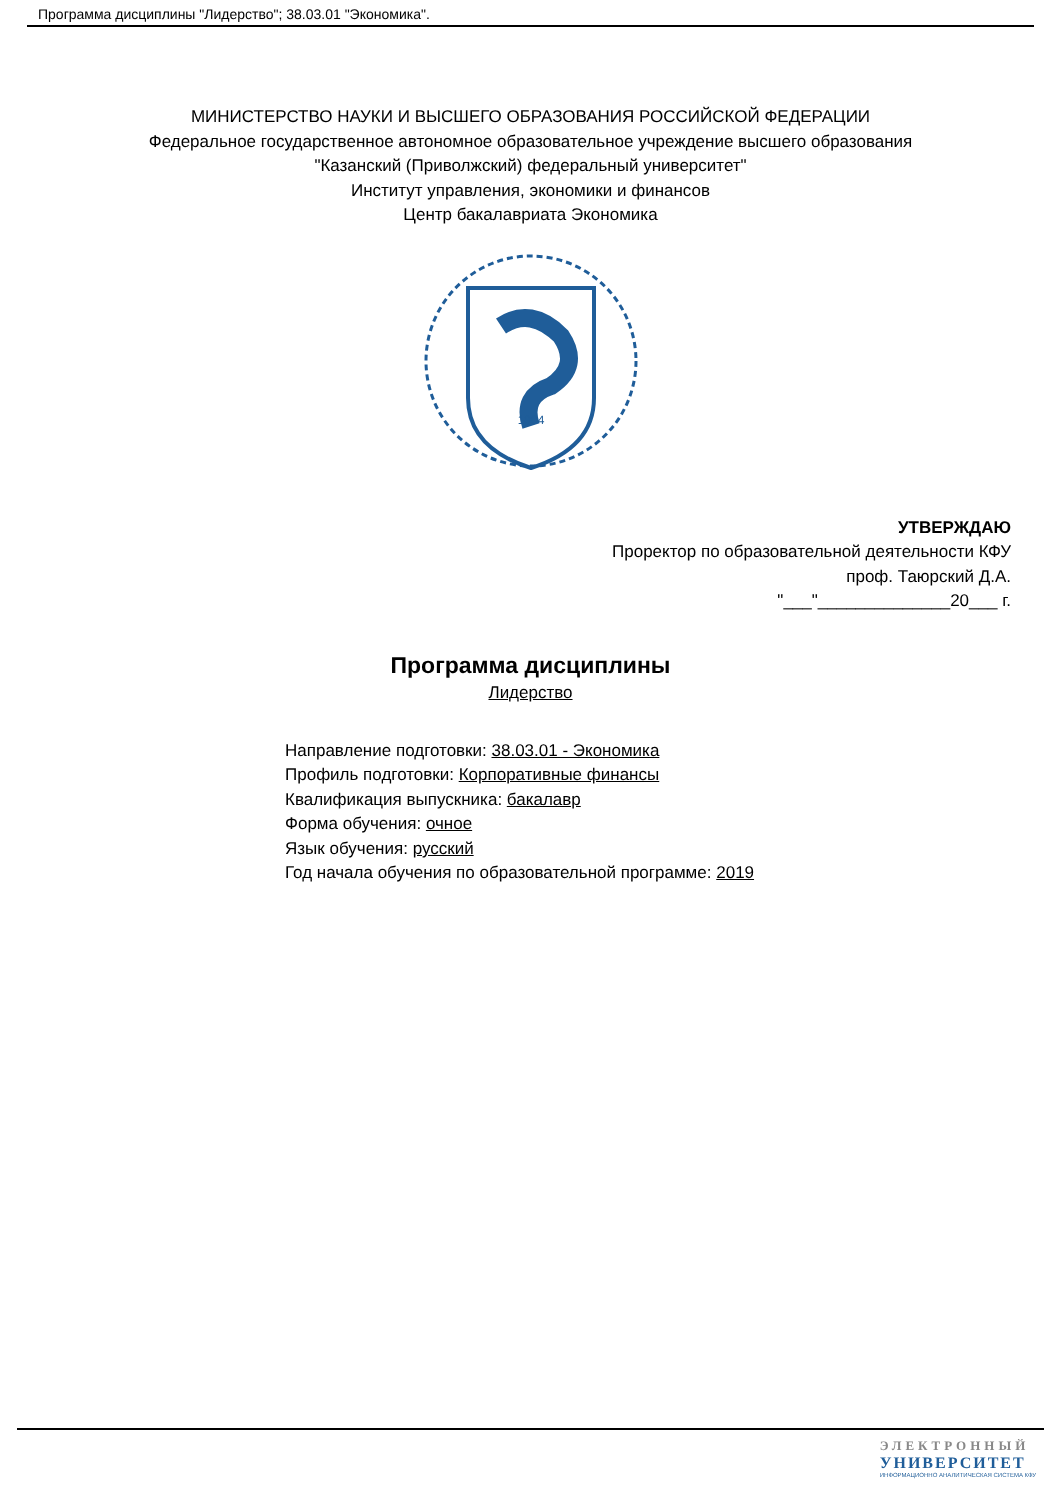Программа дисциплины "Лидерство"; 38.03.01 "Экономика".
МИНИСТЕРСТВО НАУКИ И ВЫСШЕГО ОБРАЗОВАНИЯ РОССИЙСКОЙ ФЕДЕРАЦИИ
Федеральное государственное автономное образовательное учреждение высшего образования
"Казанский (Приволжский) федеральный университет"
Институт управления, экономики и финансов
Центр бакалавриата Экономика
1804
УТВЕРЖДАЮ
Проректор по образовательной деятельности КФУ
проф. Таюрский Д.А.
"___"______________20___ г.
Программа дисциплины
Лидерство
Направление подготовки: 38.03.01 - Экономика
Профиль подготовки: Корпоративные финансы
Квалификация выпускника: бакалавр
Форма обучения: очное
Язык обучения: русский
Год начала обучения по образовательной программе: 2019
ЭЛЕКТРОННЫЙ
УНИВЕРСИТЕТ
ИНФОРМАЦИОННО АНАЛИТИЧЕСКАЯ СИСТЕМА КФУ